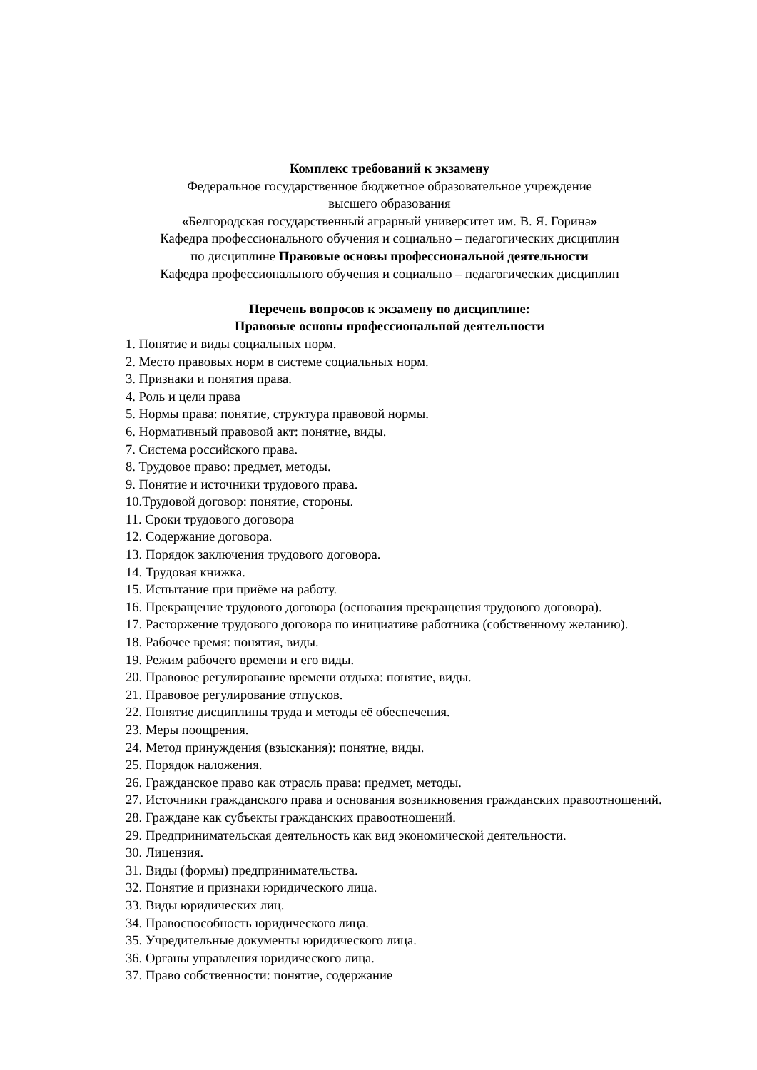Комплекс требований к экзамену
Федеральное государственное бюджетное образовательное учреждение
высшего образования
«Белгородская государственный аграрный университет им. В. Я. Горина»
Кафедра профессионального обучения и социально – педагогических дисциплин
по дисциплине Правовые основы профессиональной деятельности
Кафедра профессионального обучения и социально – педагогических дисциплин
Перечень вопросов к экзамену по дисциплине:
Правовые основы профессиональной деятельности
1. Понятие и виды социальных норм.
2. Место правовых норм в системе социальных норм.
3. Признаки и понятия права.
4. Роль и цели права
5. Нормы права: понятие, структура правовой нормы.
6. Нормативный правовой акт: понятие, виды.
7. Система российского права.
8. Трудовое право: предмет, методы.
9. Понятие и источники трудового права.
10.Трудовой договор: понятие, стороны.
11. Сроки трудового договора
12. Содержание договора.
13. Порядок заключения трудового договора.
14. Трудовая книжка.
15. Испытание при приёме на работу.
16. Прекращение трудового договора (основания прекращения трудового договора).
17. Расторжение трудового договора по инициативе работника (собственному желанию).
18. Рабочее время: понятия, виды.
19. Режим рабочего времени и его виды.
20. Правовое регулирование времени отдыха: понятие, виды.
21. Правовое регулирование отпусков.
22. Понятие дисциплины труда и методы её обеспечения.
23. Меры поощрения.
24. Метод принуждения (взыскания): понятие, виды.
25. Порядок наложения.
26. Гражданское право как отрасль права: предмет, методы.
27. Источники гражданского права и основания возникновения гражданских правоотношений.
28. Граждане как субъекты гражданских правоотношений.
29. Предпринимательская деятельность как вид экономической деятельности.
30. Лицензия.
31. Виды (формы) предпринимательства.
32. Понятие и признаки юридического лица.
33. Виды юридических лиц.
34. Правоспособность юридического лица.
35. Учредительные документы юридического лица.
36. Органы управления юридического лица.
37. Право собственности: понятие, содержание